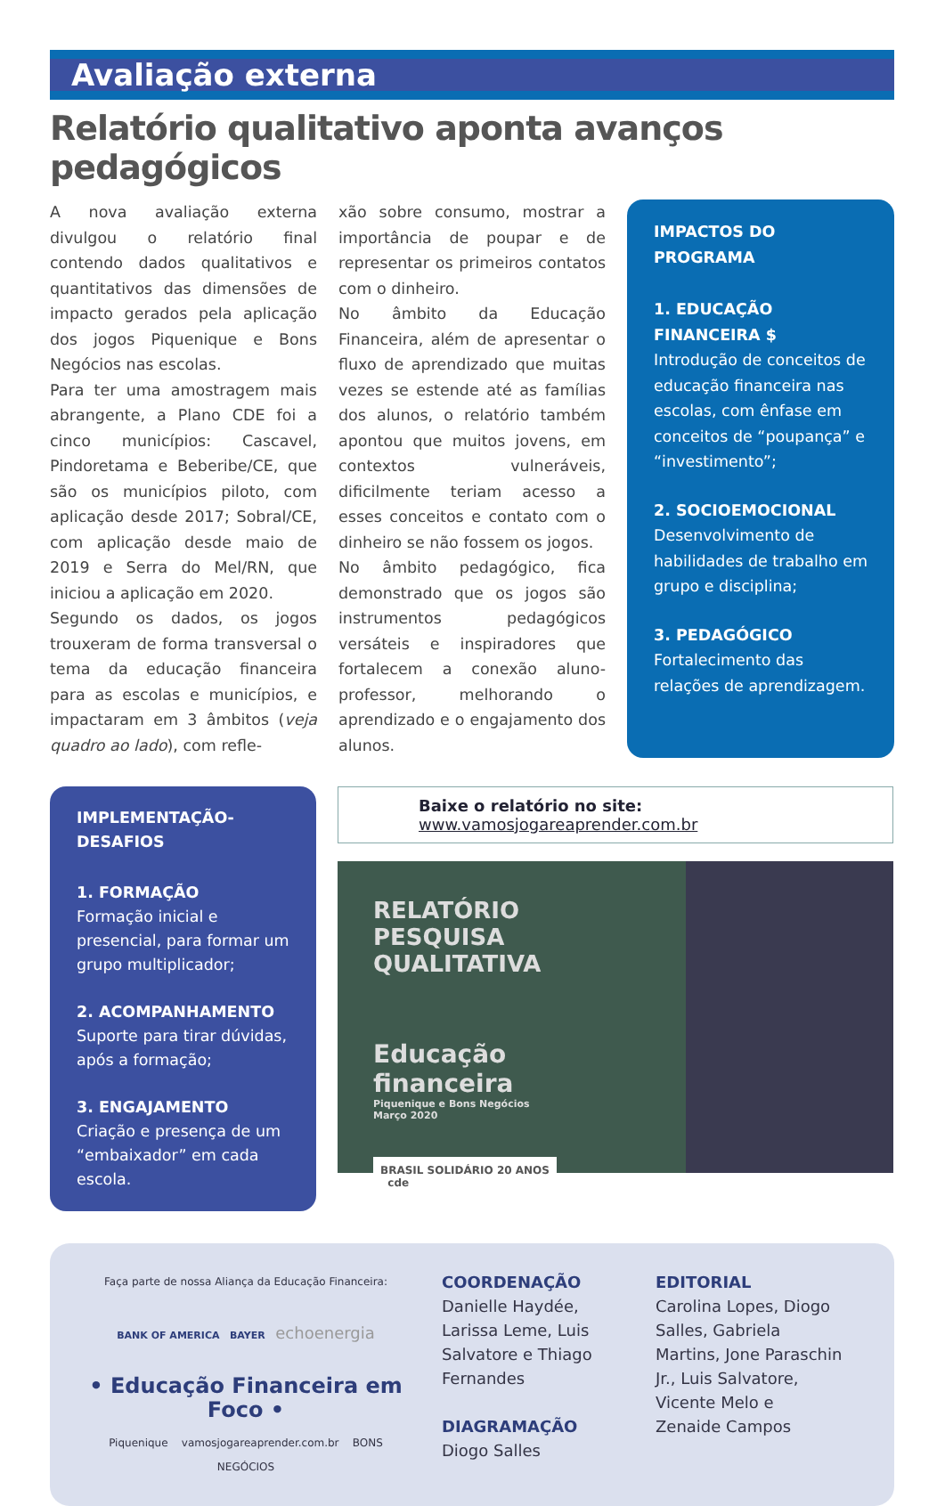Avaliação externa
Relatório qualitativo aponta avanços pedagógicos
A nova avaliação externa divulgou o relatório final contendo dados qualitativos e quantitativos das dimensões de impacto gerados pela aplicação dos jogos Piquenique e Bons Negócios nas escolas.
Para ter uma amostragem mais abrangente, a Plano CDE foi a cinco municípios: Cascavel, Pindoretama e Beberibe/CE, que são os municípios piloto, com aplicação desde 2017; Sobral/CE, com aplicação desde maio de 2019 e Serra do Mel/RN, que iniciou a aplicação em 2020.
Segundo os dados, os jogos trouxeram de forma transversal o tema da educação financeira para as escolas e municípios, e impactaram em 3 âmbitos (veja quadro ao lado), com refle-
xão sobre consumo, mostrar a importância de poupar e de representar os primeiros contatos com o dinheiro.
No âmbito da Educação Financeira, além de apresentar o fluxo de aprendizado que muitas vezes se estende até as famílias dos alunos, o relatório também apontou que muitos jovens, em contextos vulneráveis, dificilmente teriam acesso a esses conceitos e contato com o dinheiro se não fossem os jogos.
No âmbito pedagógico, fica demonstrado que os jogos são instrumentos pedagógicos versáteis e inspiradores que fortalecem a conexão aluno-professor, melhorando o aprendizado e o engajamento dos alunos.
IMPACTOS DO PROGRAMA
1. EDUCAÇÃO FINANCEIRA $
Introdução de conceitos de educação financeira nas escolas, com ênfase em conceitos de “poupança” e “investimento”;
2. SOCIOEMOCIONAL
Desenvolvimento de habilidades de trabalho em grupo e disciplina;
3. PEDAGÓGICO
Fortalecimento das relações de aprendizagem.
IMPLEMENTAÇÃO-DESAFIOS
1. FORMAÇÃO
Formação inicial e presencial, para formar um grupo multiplicador;
2. ACOMPANHAMENTO
Suporte para tirar dúvidas, após a formação;
3. ENGAJAMENTO
Criação e presença de um “embaixador” em cada escola.
Baixe o relatório no site: www.vamosjogareaprender.com.br
RELATÓRIO PESQUISA
QUALITATIVA
Educação financeira
Piquenique e Bons Negócios
Março 2020
BRASIL SOLIDÁRIO 20 ANOS cde
Faça parte de nossa Aliança da Educação Financeira:
BANK OF AMERICA BAYER echoenergia
• Educação Financeira em Foco •
Piquenique vamosjogareaprender.com.br BONS NEGÓCIOS
COORDENAÇÃO
Danielle Haydée, Larissa Leme, Luis Salvatore e Thiago Fernandes
DIAGRAMAÇÃO
Diogo Salles
EDITORIAL
Carolina Lopes, Diogo Salles, Gabriela Martins, Jone Paraschin Jr., Luis Salvatore, Vicente Melo e Zenaide Campos